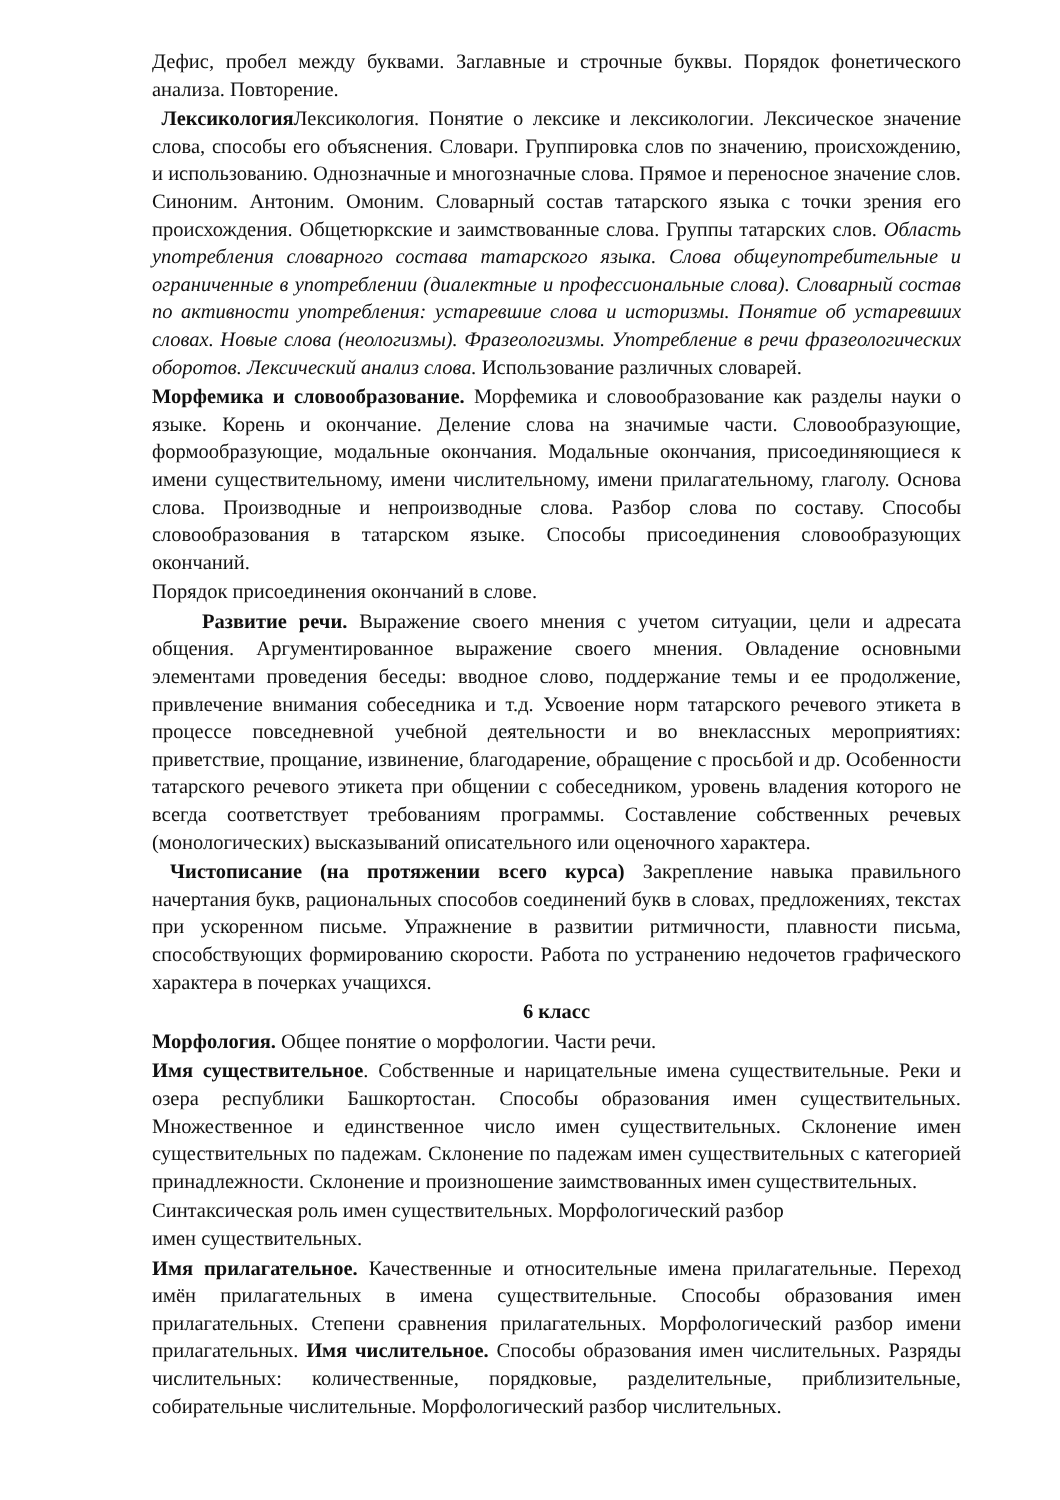Дефис, пробел между буквами. Заглавные и строчные буквы. Порядок фонетического анализа. Повторение.
Лексикология Лексикология. Понятие о лексике и лексикологии. Лексическое значение слова, способы его объяснения. Словари. Группировка слов по значению, происхождению, и использованию. Однозначные и многозначные слова. Прямое и переносное значение слов. Синоним. Антоним. Омоним. Словарный состав татарского языка с точки зрения его происхождения. Общетюркские и заимствованные слова. Группы татарских слов. Область употребления словарного состава татарского языка. Слова общеупотребительные и ограниченные в употреблении (диалектные и профессиональные слова). Словарный состав по активности употребления: устаревшие слова и историзмы. Понятие об устаревших словах. Новые слова (неологизмы). Фразеологизмы. Употребление в речи фразеологических оборотов. Лексический анализ слова. Использование различных словарей.
Морфемика и словообразование. Морфемика и словообразование как разделы науки о языке. Корень и окончание. Деление слова на значимые части. Словообразующие, формообразующие, модальные окончания. Модальные окончания, присоединяющиеся к имени существительному, имени числительному, имени прилагательному, глаголу. Основа слова. Производные и непроизводные слова. Разбор слова по составу. Способы словообразования в татарском языке. Способы присоединения словообразующих окончаний.
Порядок присоединения окончаний в слове.
Развитие речи. Выражение своего мнения с учетом ситуации, цели и адресата общения. Аргументированное выражение своего мнения. Овладение основными элементами проведения беседы: вводное слово, поддержание темы и ее продолжение, привлечение внимания собеседника и т.д. Усвоение норм татарского речевого этикета в процессе повседневной учебной деятельности и во внеклассных мероприятиях: приветствие, прощание, извинение, благодарение, обращение с просьбой и др. Особенности татарского речевого этикета при общении с собеседником, уровень владения которого не всегда соответствует требованиям программы. Составление собственных речевых (монологических) высказываний описательного или оценочного характера.
Чистописание (на протяжении всего курса) Закрепление навыка правильного начертания букв, рациональных способов соединений букв в словах, предложениях, текстах при ускоренном письме. Упражнение в развитии ритмичности, плавности письма, способствующих формированию скорости. Работа по устранению недочетов графического характера в почерках учащихся.
6 класс
Морфология. Общее понятие о морфологии. Части речи.
Имя существительное. Собственные и нарицательные имена существительные. Реки и озера республики Башкортостан. Способы образования имен существительных. Множественное и единственное число имен существительных. Склонение имен существительных по падежам. Склонение по падежам имен существительных с категорией принадлежности. Склонение и произношение заимствованных имен существительных.
Синтаксическая роль имен существительных. Морфологический разбор
имен существительных.
Имя прилагательное. Качественные и относительные имена прилагательные. Переход имён прилагательных в имена существительные. Способы образования имен прилагательных. Степени сравнения прилагательных. Морфологический разбор имени прилагательных. Имя числительное. Способы образования имен числительных. Разряды числительных: количественные, порядковые, разделительные, приблизительные, собирательные числительные. Морфологический разбор числительных.